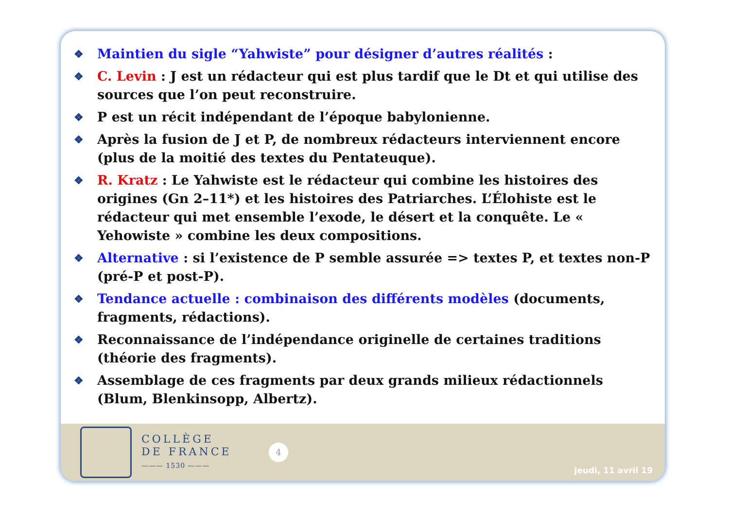❖ Maintien du sigle “Yahwiste” pour désigner d’autres réalités :
❖ C. Levin : J est un rédacteur qui est plus tardif que le Dt et qui utilise des sources que l’on peut reconstruire.
❖ P est un récit indépendant de l’époque babylonienne.
❖ Après la fusion de J et P, de nombreux rédacteurs interviennent encore (plus de la moitié des textes du Pentateuque).
❖ R. Kratz : Le Yahwiste est le rédacteur qui combine les histoires des origines (Gn 2–11*) et les histoires des Patriarches. L’Élohiste est le rédacteur qui met ensemble l’exode, le désert et la conquête. Le « Yehowiste » combine les deux compositions.
❖ Alternative : si l’existence de P semble assurée => textes P, et textes non-P (pré-P et post-P).
❖ Tendance actuelle : combinaison des différents modèles (documents, fragments, rédactions).
❖ Reconnaissance de l’indépendance originelle de certaines traditions (théorie des fragments).
❖ Assemblage de ces fragments par deux grands milieux rédactionnels (Blum, Blenkinsopp, Albertz).
COLLÈGE
DE FRANCE
——— 1530 ———
4
jeudi, 11 avril 19